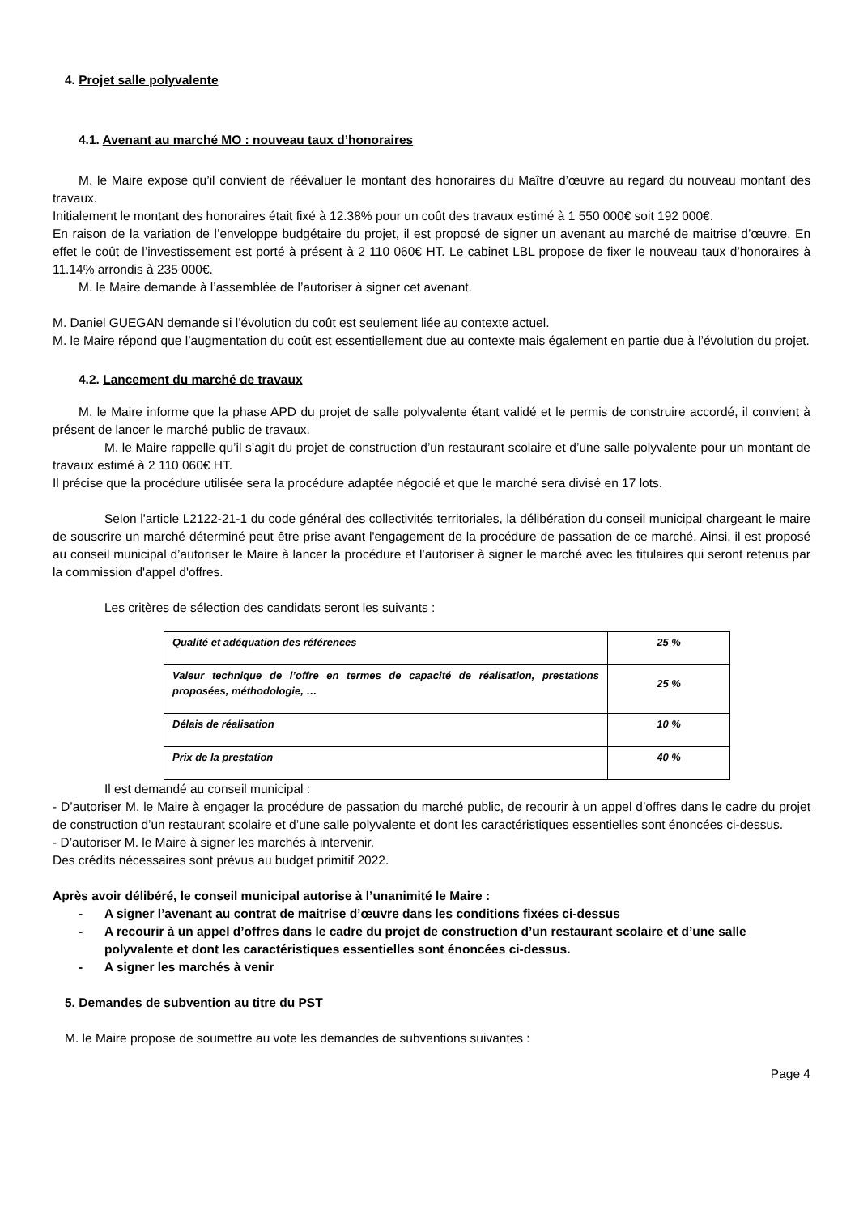4. Projet salle polyvalente
4.1. Avenant au marché MO : nouveau taux d’honoraires
M. le Maire expose qu’il convient de réévaluer le montant des honoraires du Maître d’œuvre au regard du nouveau montant des travaux.
Initialement le montant des honoraires était fixé à 12.38% pour un coût des travaux estimé à 1 550 000€ soit 192 000€.
En raison de la variation de l’enveloppe budgétaire du projet, il est proposé de signer un avenant au marché de maitrise d’œuvre. En effet le coût de l’investissement est porté à présent à 2 110 060€ HT. Le cabinet LBL propose de fixer le nouveau taux d’honoraires à 11.14% arrondis à 235 000€.
M. le Maire demande à l’assemblée de l’autoriser à signer cet avenant.
M. Daniel GUEGAN demande si l’évolution du coût est seulement liée au contexte actuel.
M. le Maire répond que l’augmentation du coût est essentiellement due au contexte mais également en partie due à l’évolution du projet.
4.2. Lancement du marché de travaux
M. le Maire informe que la phase APD du projet de salle polyvalente étant validé et le permis de construire accordé, il convient à présent de lancer le marché public de travaux.
M. le Maire rappelle qu’il s’agit du projet de construction d’un restaurant scolaire et d’une salle polyvalente pour un montant de travaux estimé à 2 110 060€ HT.
Il précise que la procédure utilisée sera la procédure adaptée négocié et que le marché sera divisé en 17 lots.
Selon l'article L2122-21-1 du code général des collectivités territoriales, la délibération du conseil municipal chargeant le maire de souscrire un marché déterminé peut être prise avant l'engagement de la procédure de passation de ce marché. Ainsi, il est proposé au conseil municipal d’autoriser le Maire à lancer la procédure et l’autoriser à signer le marché avec les titulaires qui seront retenus par la commission d'appel d'offres.
Les critères de sélection des candidats seront les suivants :
| Qualité et adéquation des références | 25 % |
| Valeur technique de l’offre en termes de capacité de réalisation, prestations proposées, méthodologie, … | 25 % |
| Délais de réalisation | 10 % |
| Prix de la prestation | 40 % |
Il est demandé au conseil municipal :
- D’autoriser M. le Maire à engager la procédure de passation du marché public, de recourir à un appel d’offres dans le cadre du projet de construction d’un restaurant scolaire et d’une salle polyvalente et dont les caractéristiques essentielles sont énoncées ci-dessus.
- D’autoriser M. le Maire à signer les marchés à intervenir.
Des crédits nécessaires sont prévus au budget primitif 2022.
Après avoir délibéré, le conseil municipal autorise à l’unanimité le Maire :
- A signer l’avenant au contrat de maitrise d’œuvre dans les conditions fixées ci-dessus
- A recourir à un appel d’offres dans le cadre du projet de construction d’un restaurant scolaire et d’une salle polyvalente et dont les caractéristiques essentielles sont énoncées ci-dessus.
- A signer les marchés à venir
5. Demandes de subvention au titre du PST
M. le Maire propose de soumettre au vote les demandes de subventions suivantes :
Page 4